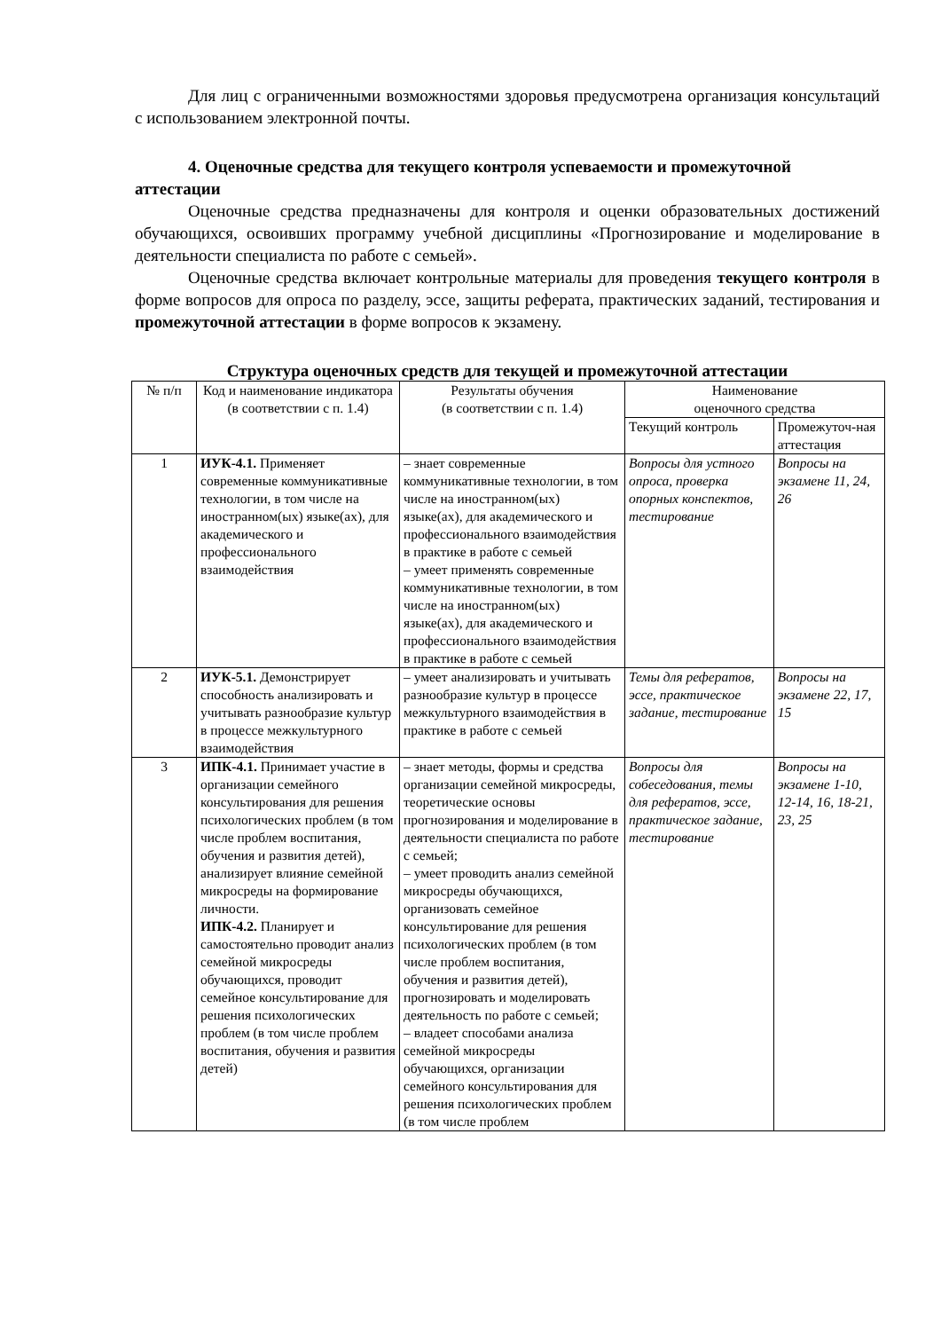Для лиц с ограниченными возможностями здоровья предусмотрена организация консультаций с использованием электронной почты.
4. Оценочные средства для текущего контроля успеваемости и промежуточной аттестации
Оценочные средства предназначены для контроля и оценки образовательных достижений обучающихся, освоивших программу учебной дисциплины «Прогнозирование и моделирование в деятельности специалиста по работе с семьей».
Оценочные средства включает контрольные материалы для проведения текущего контроля в форме вопросов для опроса по разделу, эссе, защиты реферата, практических заданий, тестирования и промежуточной аттестации в форме вопросов к экзамену.
Структура оценочных средств для текущей и промежуточной аттестации
| № п/п | Код и наименование индикатора (в соответствии с п. 1.4) | Результаты обучения (в соответствии с п. 1.4) | Наименование оценочного средства | |
| --- | --- | --- | --- | --- |
| | | | Текущий контроль | Промежуточ-ная аттестация |
| 1 | ИУК-4.1. Применяет современные коммуникативные технологии, в том числе на иностранном(ых) языке(ах), для академического и профессионального взаимодействия | – знает современные коммуникативные технологии, в том числе на иностранном(ых) языке(ах), для академического и профессионального взаимодействия в практике в работе с семьей – умеет применять современные коммуникативные технологии, в том числе на иностранном(ых) языке(ах), для академического и профессионального взаимодействия в практике в работе с семьей | Вопросы для устного опроса, проверка опорных конспектов, тестирование | Вопросы на экзамене 11, 24, 26 |
| 2 | ИУК-5.1. Демонстрирует способность анализировать и учитывать разнообразие культур в процессе межкультурного взаимодействия | – умеет анализировать и учитывать разнообразие культур в процессе межкультурного взаимодействия в практике в работе с семьей | Темы для рефератов, эссе, практическое задание, тестирование | Вопросы на экзамене 22, 17, 15 |
| 3 | ИПК-4.1. Принимает участие в организации семейного консультирования для решения психологических проблем (в том числе проблем воспитания, обучения и развития детей), анализирует влияние семейной микросреды на формирование личности. ИПК-4.2. Планирует и самостоятельно проводит анализ семейной микросреды обучающихся, проводит семейное консультирование для решения психологических проблем (в том числе проблем воспитания, обучения и развития детей) | – знает методы, формы и средства организации семейной микросреды, теоретические основы прогнозирования и моделирование в деятельности специалиста по работе с семьей; – умеет проводить анализ семейной микросреды обучающихся, организовать семейное консультирование для решения психологических проблем (в том числе проблем воспитания, обучения и развития детей), прогнозировать и моделировать деятельность по работе с семьей; – владеет способами анализа семейной микросреды обучающихся, организации семейного консультирования для решения психологических проблем (в том числе проблем | Вопросы для собеседования, темы для рефератов, эссе, практическое задание, тестирование | Вопросы на экзамене 1-10, 12-14, 16, 18-21, 23, 25 |